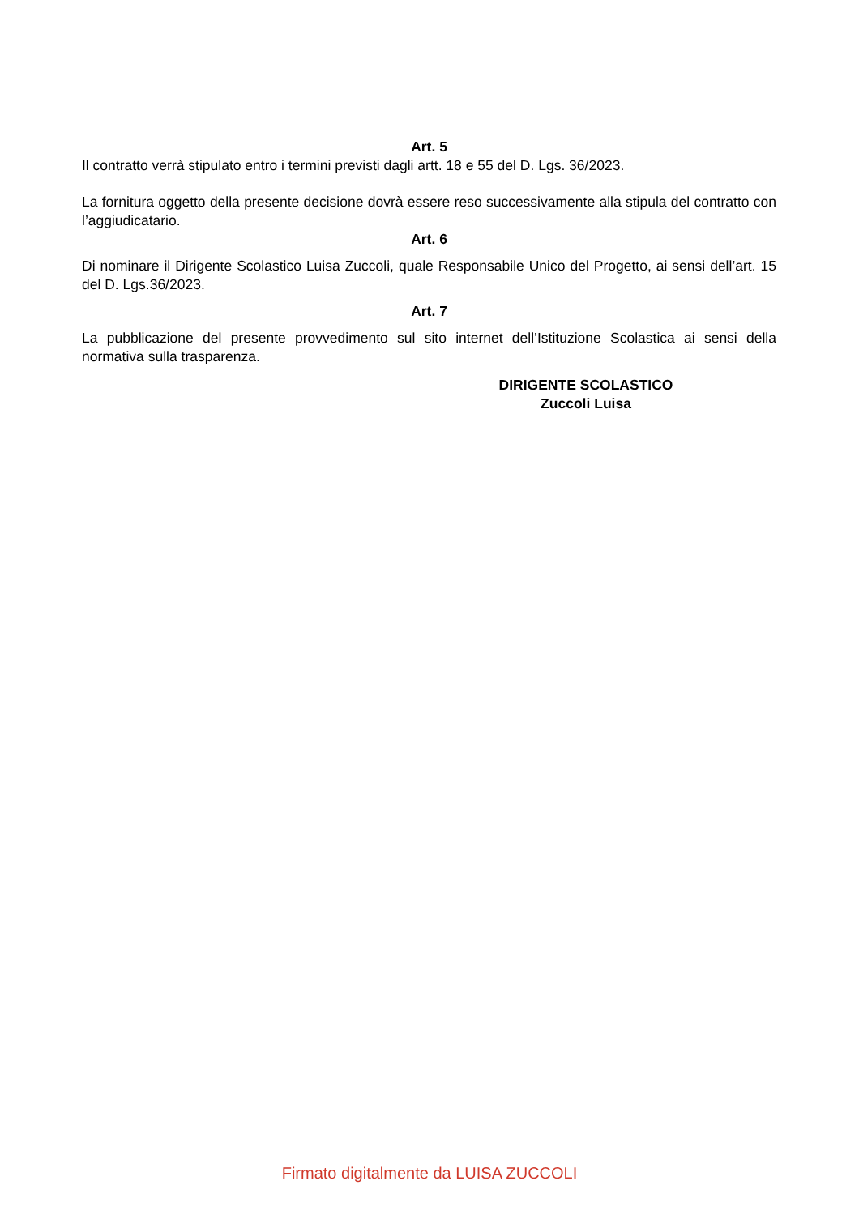Art. 5
Il contratto verrà stipulato entro i termini previsti dagli artt. 18 e 55 del D. Lgs. 36/2023.
La fornitura oggetto della presente decisione dovrà essere reso successivamente alla stipula del contratto con l’aggiudicatario.
Art. 6
Di nominare il Dirigente Scolastico Luisa Zuccoli, quale Responsabile Unico del Progetto, ai sensi dell’art. 15 del D. Lgs.36/2023.
Art. 7
La pubblicazione del presente provvedimento sul sito internet dell’Istituzione Scolastica ai sensi della normativa sulla trasparenza.
DIRIGENTE SCOLASTICO
Zuccoli Luisa
Firmato digitalmente da LUISA ZUCCOLI